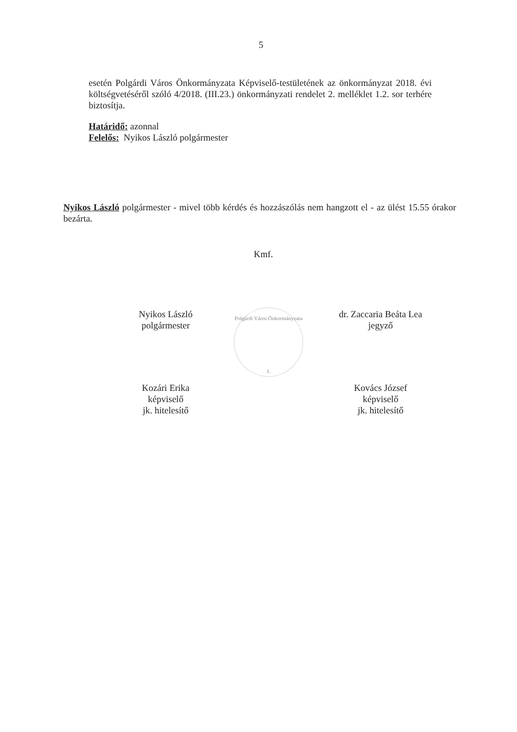5
esetén Polgárdi Város Önkormányzata Képviselő-testületének az önkormányzat 2018. évi költségvetéséről szóló 4/2018. (III.23.) önkormányzati rendelet 2. melléklet 1.2. sor terhére biztosítja.
Határidő: azonnal
Felelős: Nyikos László polgármester
Nyikos László polgármester - mivel több kérdés és hozzászólás nem hangzott el - az ülést 15.55 órakor bezárta.
Kmf.
Nyikos László
polgármester
dr. Zaccaria Beáta Lea
jegyző
Kozári Erika
képviselő
jk. hitelesítő
Kovács József
képviselő
jk. hitelesítő
Polgárdi Város Önkormányzata
1.